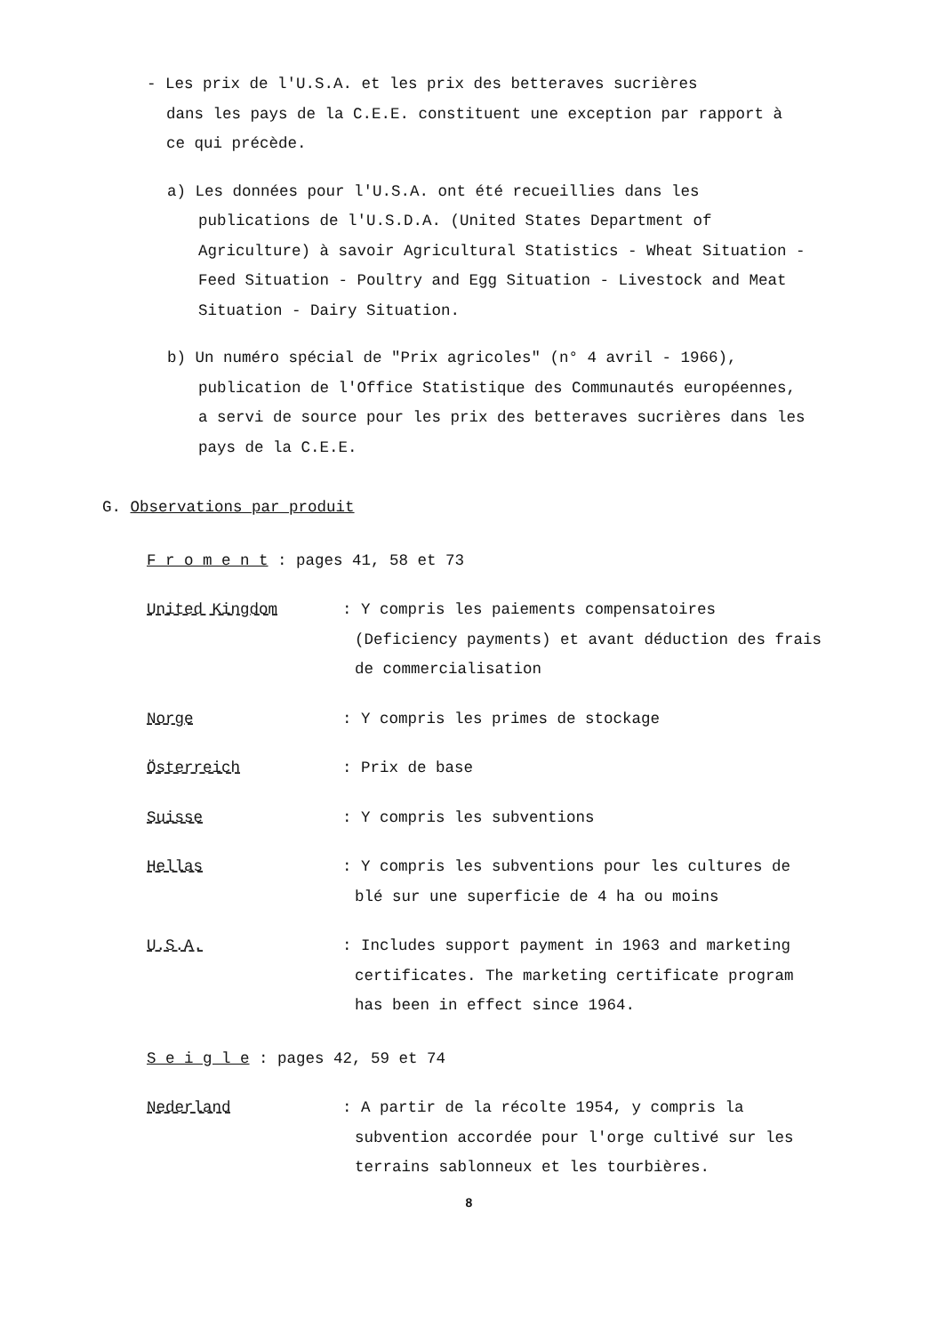- Les prix de l'U.S.A. et les prix des betteraves sucrières
dans les pays de la C.E.E. constituent une exception par rapport à ce qui précède.
a) Les données pour l'U.S.A. ont été recueillies dans les
publications de l'U.S.D.A. (United States Department of Agriculture) à savoir Agricultural Statistics - Wheat Situation - Feed Situation - Poultry and Egg Situation - Livestock and Meat Situation - Dairy Situation.
b) Un numéro spécial de "Prix agricoles" (n° 4 avril - 1966),
publication de l'Office Statistique des Communautés européennes, a servi de source pour les prix des betteraves sucrières dans les pays de la C.E.E.
G. Observations par produit
F r o m e n t : pages 41, 58 et 73
United Kingdom : Y compris les paiements compensatoires (Deficiency payments) et avant déduction des frais de commercialisation
Norge : Y compris les primes de stockage
Österreich : Prix de base
Suisse : Y compris les subventions
Hellas : Y compris les subventions pour les cultures de blé sur une superficie de 4 ha ou moins
U.S.A. : Includes support payment in 1963 and marketing certificates. The marketing certificate program has been in effect since 1964.
S e i g l e : pages 42, 59 et 74
Nederland : A partir de la récolte 1954, y compris la subvention accordée pour l'orge cultivé sur les terrains sablonneux et les tourbières.
8